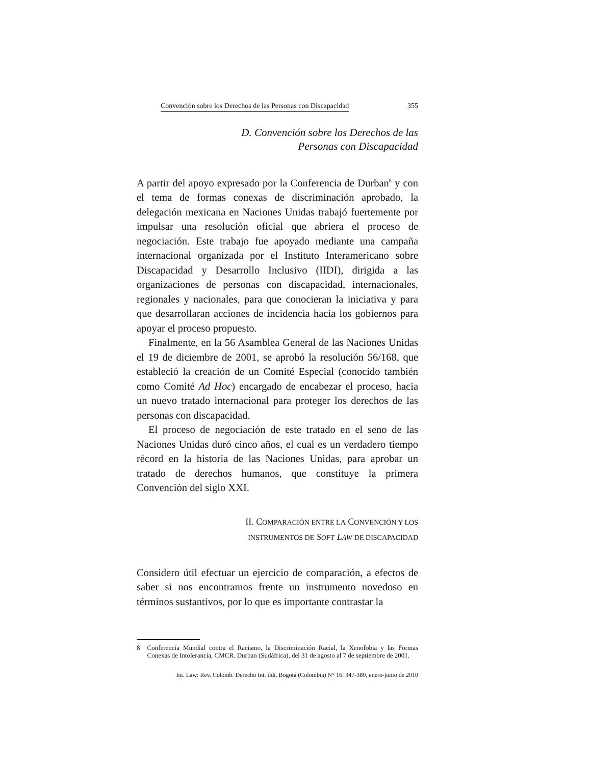Convención sobre los Derechos de las Personas con Discapacidad 355
D. Convención sobre los Derechos de las
Personas con Discapacidad
A partir del apoyo expresado por la Conferencia de Durban<sup>8</sup> y con el tema de formas conexas de discriminación aprobado, la delegación mexicana en Naciones Unidas trabajó fuertemente por impulsar una resolución oficial que abriera el proceso de negociación. Este trabajo fue apoyado mediante una campaña internacional organizada por el Instituto Interamericano sobre Discapacidad y Desarrollo Inclusivo (IIDI), dirigida a las organizaciones de personas con discapacidad, internacionales, regionales y nacionales, para que conocieran la iniciativa y para que desarrollaran acciones de incidencia hacia los gobiernos para apoyar el proceso propuesto.
Finalmente, en la 56 Asamblea General de las Naciones Unidas el 19 de diciembre de 2001, se aprobó la resolución 56/168, que estableció la creación de un Comité Especial (conocido también como Comité Ad Hoc) encargado de encabezar el proceso, hacia un nuevo tratado internacional para proteger los derechos de las personas con discapacidad.
El proceso de negociación de este tratado en el seno de las Naciones Unidas duró cinco años, el cual es un verdadero tiempo récord en la historia de las Naciones Unidas, para aprobar un tratado de derechos humanos, que constituye la primera Convención del siglo XXI.
II. COMPARACIÓN ENTRE LA CONVENCIÓN Y LOS
INSTRUMENTOS DE SOFT LAW DE DISCAPACIDAD
Considero útil efectuar un ejercicio de comparación, a efectos de saber si nos encontramos frente un instrumento novedoso en términos sustantivos, por lo que es importante contrastar la
8 Conferencia Mundial contra el Racismo, la Discriminación Racial, la Xenofobia y las Formas Conexas de Intolerancia, CMCR. Durban (Sudáfrica), del 31 de agosto al 7 de septiembre de 2001.
Int. Law: Rev. Colomb. Derecho Int. ildi, Bogotá (Colombia) N° 16: 347-380, enero-junio de 2010